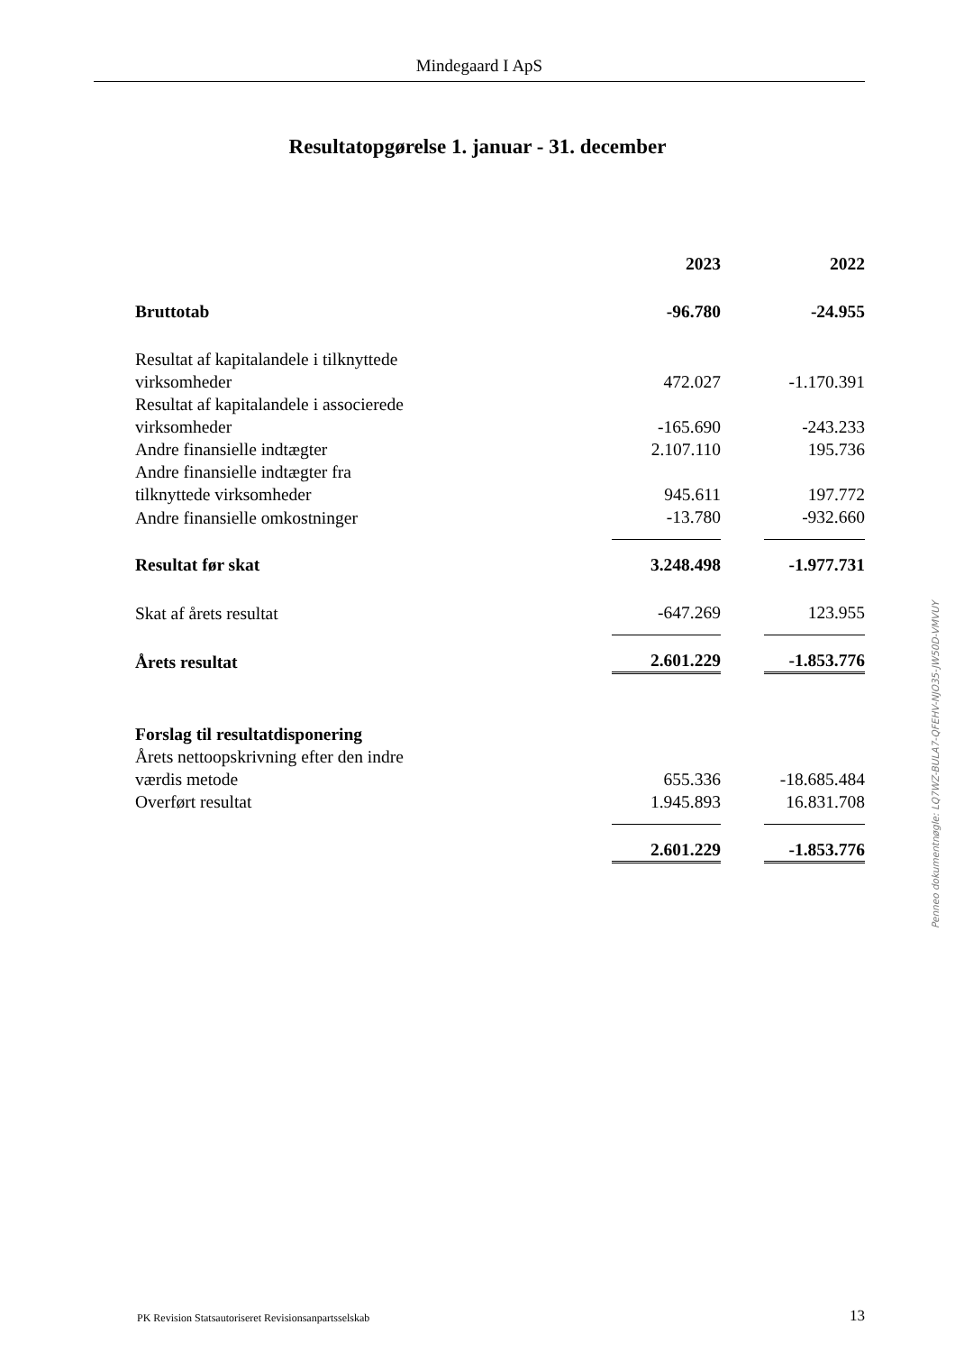Mindegaard I ApS
Resultatopgørelse 1. januar - 31. december
| | 2023 | | 2022 |
| Bruttotab | -96.780 | | -24.955 |
| Resultat af kapitalandele i tilknyttede virksomheder | 472.027 | | -1.170.391 |
| Resultat af kapitalandele i associerede virksomheder | -165.690 | | -243.233 |
| Andre finansielle indtægter | 2.107.110 | | 195.736 |
| Andre finansielle indtægter fra tilknyttede virksomheder | 945.611 | | 197.772 |
| Andre finansielle omkostninger | -13.780 | | -932.660 |
| Resultat før skat | 3.248.498 | | -1.977.731 |
| Skat af årets resultat | -647.269 | | 123.955 |
| Årets resultat | 2.601.229 | | -1.853.776 |
| Forslag til resultatdisponering Årets nettoopskrivning efter den indre værdis metode | 655.336 | | -18.685.484 |
| Overført resultat | 1.945.893 | | 16.831.708 |
| | 2.601.229 | | -1.853.776 |
Penneo dokumentnøgle: LQ7WZ-BULA7-QFEHV-NJO35-JW50D-VMVUY
PK Revision Statsautoriseret Revisionsanpartsselskab
13